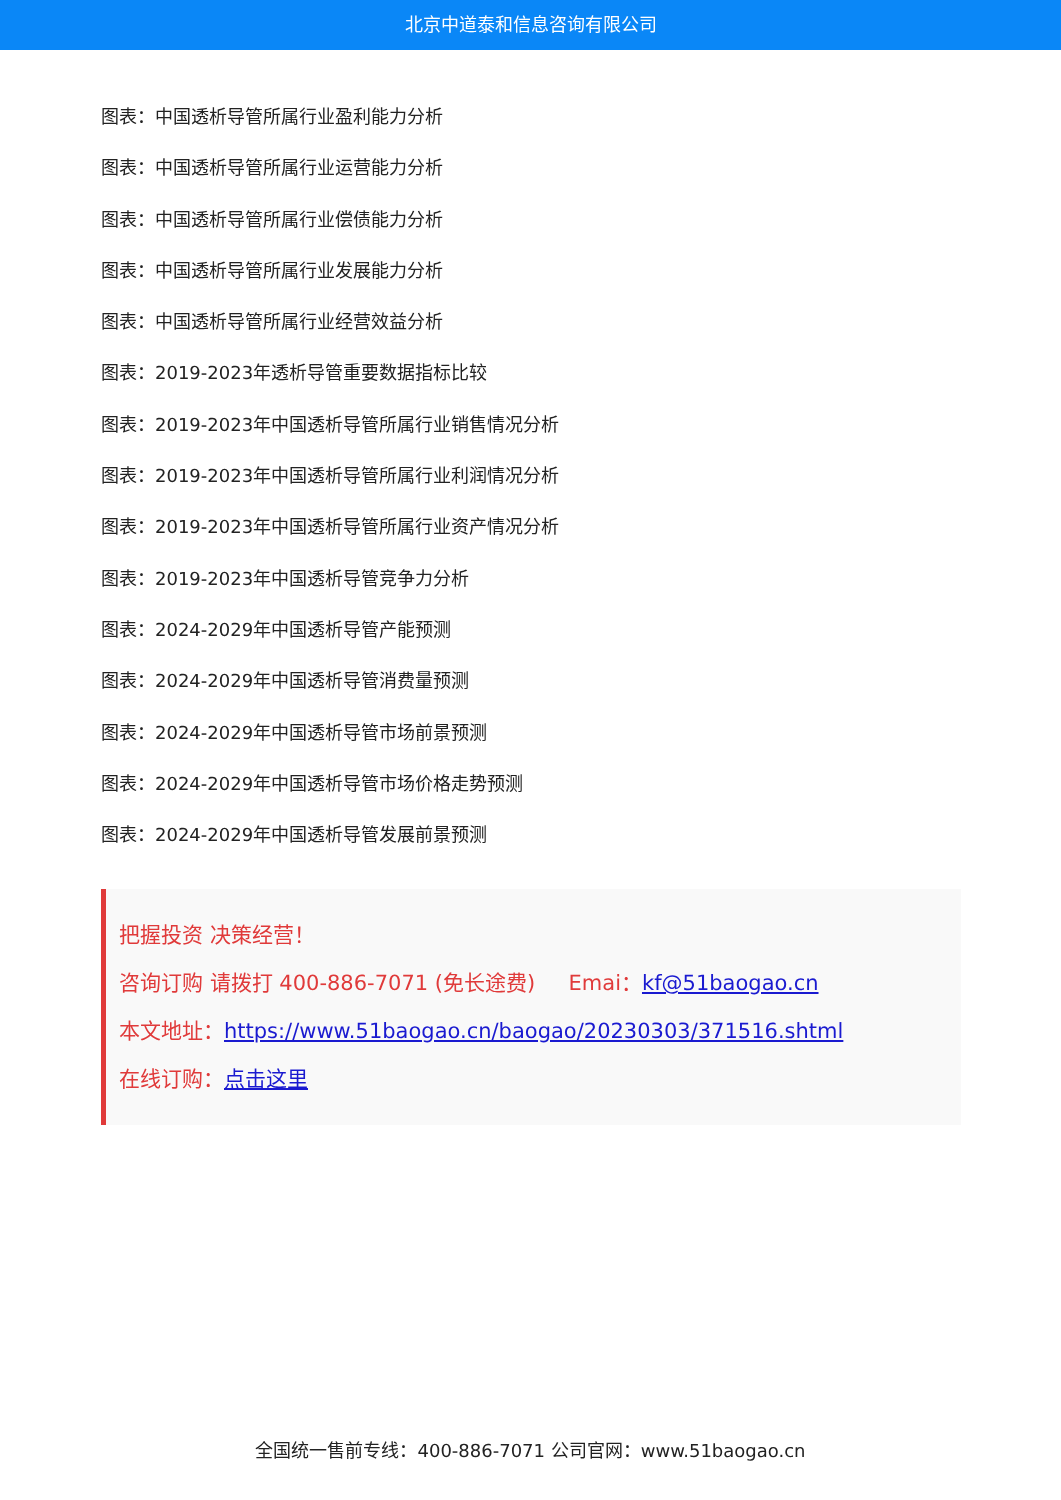北京中道泰和信息咨询有限公司
图表：中国透析导管所属行业盈利能力分析
图表：中国透析导管所属行业运营能力分析
图表：中国透析导管所属行业偿债能力分析
图表：中国透析导管所属行业发展能力分析
图表：中国透析导管所属行业经营效益分析
图表：2019-2023年透析导管重要数据指标比较
图表：2019-2023年中国透析导管所属行业销售情况分析
图表：2019-2023年中国透析导管所属行业利润情况分析
图表：2019-2023年中国透析导管所属行业资产情况分析
图表：2019-2023年中国透析导管竞争力分析
图表：2024-2029年中国透析导管产能预测
图表：2024-2029年中国透析导管消费量预测
图表：2024-2029年中国透析导管市场前景预测
图表：2024-2029年中国透析导管市场价格走势预测
图表：2024-2029年中国透析导管发展前景预测
把握投资 决策经营！
咨询订购 请拨打 400-886-7071 (免长途费) Emai：kf@51baogao.cn
本文地址：https://www.51baogao.cn/baogao/20230303/371516.shtml
在线订购：点击这里
全国统一售前专线：400-886-7071 公司官网：www.51baogao.cn